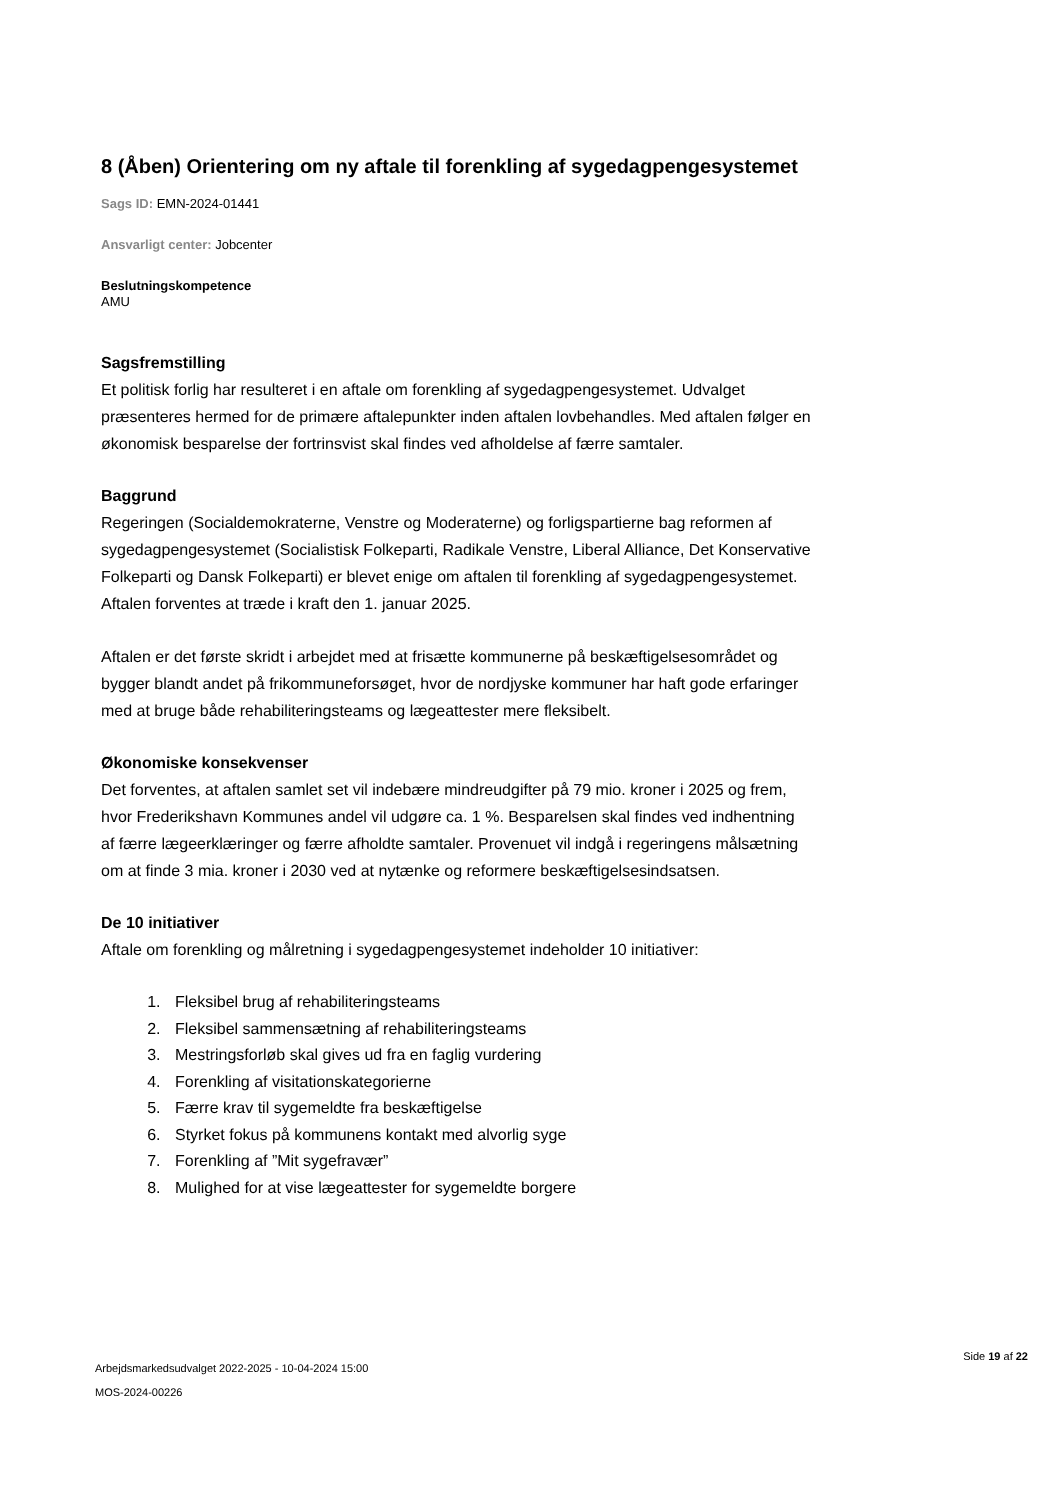8 (Åben) Orientering om ny aftale til forenkling af sygedagpengesystemet
Sags ID: EMN-2024-01441
Ansvarligt center: Jobcenter
Beslutningskompetence
AMU
Sagsfremstilling
Et politisk forlig har resulteret i en aftale om forenkling af sygedagpengesystemet. Udvalget præsenteres hermed for de primære aftalepunkter inden aftalen lovbehandles. Med aftalen følger en økonomisk besparelse der fortrinsvist skal findes ved afholdelse af færre samtaler.
Baggrund
Regeringen (Socialdemokraterne, Venstre og Moderaterne) og forligspartierne bag reformen af sygedagpengesystemet (Socialistisk Folkeparti, Radikale Venstre, Liberal Alliance, Det Konservative Folkeparti og Dansk Folkeparti) er blevet enige om aftalen til forenkling af sygedagpengesystemet.
Aftalen forventes at træde i kraft den 1. januar 2025.
Aftalen er det første skridt i arbejdet med at frisætte kommunerne på beskæftigelsesområdet og bygger blandt andet på frikommuneforsøget, hvor de nordjyske kommuner har haft gode erfaringer med at bruge både rehabiliteringsteams og lægeattester mere fleksibelt.
Økonomiske konsekvenser
Det forventes, at aftalen samlet set vil indebære mindreudgifter på 79 mio. kroner i 2025 og frem, hvor Frederikshavn Kommunes andel vil udgøre ca. 1 %. Besparelsen skal findes ved indhentning af færre lægeerklæringer og færre afholdte samtaler. Provenuet vil indgå i regeringens målsætning om at finde 3 mia. kroner i 2030 ved at nytænke og reformere beskæftigelsesindsatsen.
De 10 initiativer
Aftale om forenkling og målretning i sygedagpengesystemet indeholder 10 initiativer:
1. Fleksibel brug af rehabiliteringsteams
2. Fleksibel sammensætning af rehabiliteringsteams
3. Mestringsforløb skal gives ud fra en faglig vurdering
4. Forenkling af visitationskategorierne
5. Færre krav til sygemeldte fra beskæftigelse
6. Styrket fokus på kommunens kontakt med alvorlig syge
7. Forenkling af ”Mit sygefravær”
8. Mulighed for at vise lægeattester for sygemeldte borgere
Arbejdsmarkedsudvalget 2022-2025 - 10-04-2024 15:00
MOS-2024-00226
Side 19 af 22